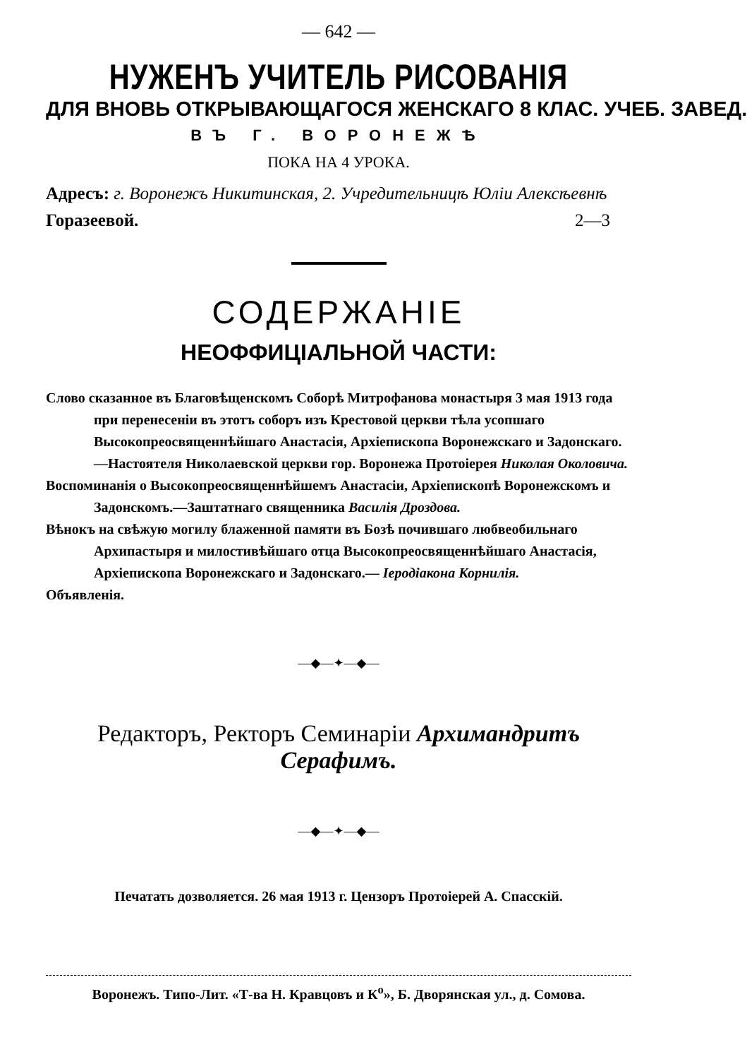— 642 —
НУЖЕНЪ УЧИТЕЛЬ РИСОВАНІЯ
ДЛЯ ВНОВЬ ОТКРЫВАЮЩАГОСЯ ЖЕНСКАГО 8 КЛАС. УЧЕБ. ЗАВЕД.
ВЪ Г. ВОРОНЕЖѢ
ПОКА НА 4 УРОКА.
Адресъ: г. Воронежъ Никитинская, 2. Учредительницѣ Юліи Алексѣевнѣ Горазеевой. 2—3
СОДЕРЖАНІЕ
НЕОФФИЦІАЛЬНОЙ ЧАСТИ:
Слово сказанное въ Благовѣщенскомъ Соборѣ Митрофанова монастыря 3 мая 1913 года при перенесеніи въ этотъ соборъ изъ Крестовой церкви тѣла усопшаго Высокопреосвященнѣйшаго Анастасія, Архіепископа Воронежскаго и Задонскаго.—Настоятеля Николаевской церкви гор. Воронежа Протоіерея Николая Околовича.
Воспоминанія о Высокопреосвященнѣйшемъ Анастасіи, Архіепископѣ Воронежскомъ и Задонскомъ.—Заштатнаго священника Василія Дроздова.
Вѣнокъ на свѣжую могилу блаженной памяти въ Бозѣ почившаго любвеобильнаго Архипастыря и милостивѣйшаго отца Высокопреосвященнѣйшаго Анастасія, Архіепископа Воронежскаго и Задонскаго.— Іеродіакона Корнилія.
Объявленія.
—◆—✦—◆—
Редакторъ, Ректоръ Семинаріи Архимандритъ Серафимъ.
—◆—✦—◆—
Печатать дозволяется. 26 мая 1913 г. Цензоръ Протоіерей А. Спасскій.
Воронежъ. Типо-Лит. «Т-ва Н. Кравцовъ и К<sup>о</sup>», Б. Дворянская ул., д. Сомова.